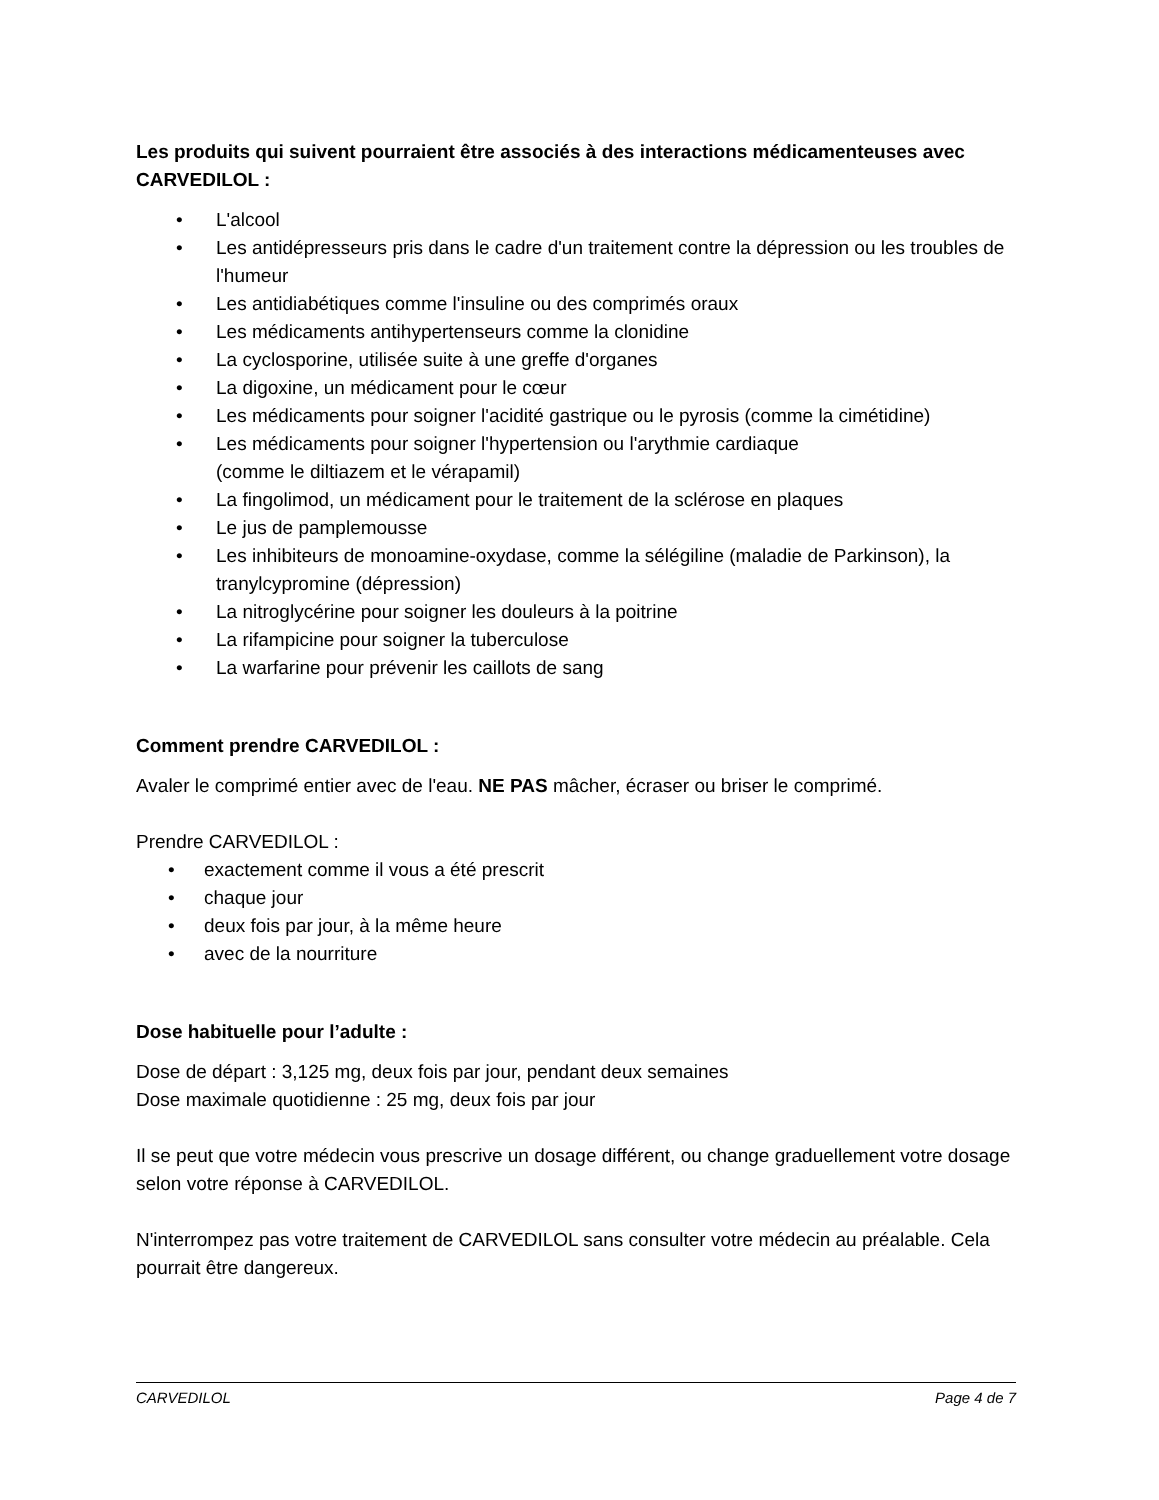Les produits qui suivent pourraient être associés à des interactions médicamenteuses avec CARVEDILOL :
• L'alcool
• Les antidépresseurs pris dans le cadre d'un traitement contre la dépression ou les troubles de l'humeur
• Les antidiabétiques comme l'insuline ou des comprimés oraux
• Les médicaments antihypertenseurs comme la clonidine
• La cyclosporine, utilisée suite à une greffe d'organes
• La digoxine, un médicament pour le cœur
• Les médicaments pour soigner l'acidité gastrique ou le pyrosis (comme la cimétidine)
• Les médicaments pour soigner l'hypertension ou l'arythmie cardiaque
(comme le diltiazem et le vérapamil)
• La fingolimod, un médicament pour le traitement de la sclérose en plaques
• Le jus de pamplemousse
• Les inhibiteurs de monoamine-oxydase, comme la sélégiline (maladie de Parkinson), la tranylcypromine (dépression)
• La nitroglycérine pour soigner les douleurs à la poitrine
• La rifampicine pour soigner la tuberculose
• La warfarine pour prévenir les caillots de sang
Comment prendre CARVEDILOL :
Avaler le comprimé entier avec de l'eau. NE PAS mâcher, écraser ou briser le comprimé.
Prendre CARVEDILOL :
• exactement comme il vous a été prescrit
• chaque jour
• deux fois par jour, à la même heure
• avec de la nourriture
Dose habituelle pour l’adulte :
Dose de départ : 3,125 mg, deux fois par jour, pendant deux semaines
Dose maximale quotidienne : 25 mg, deux fois par jour
Il se peut que votre médecin vous prescrive un dosage différent, ou change graduellement votre dosage selon votre réponse à CARVEDILOL.
N'interrompez pas votre traitement de CARVEDILOL sans consulter votre médecin au préalable. Cela pourrait être dangereux.
CARVEDILOL Page 4 de 7